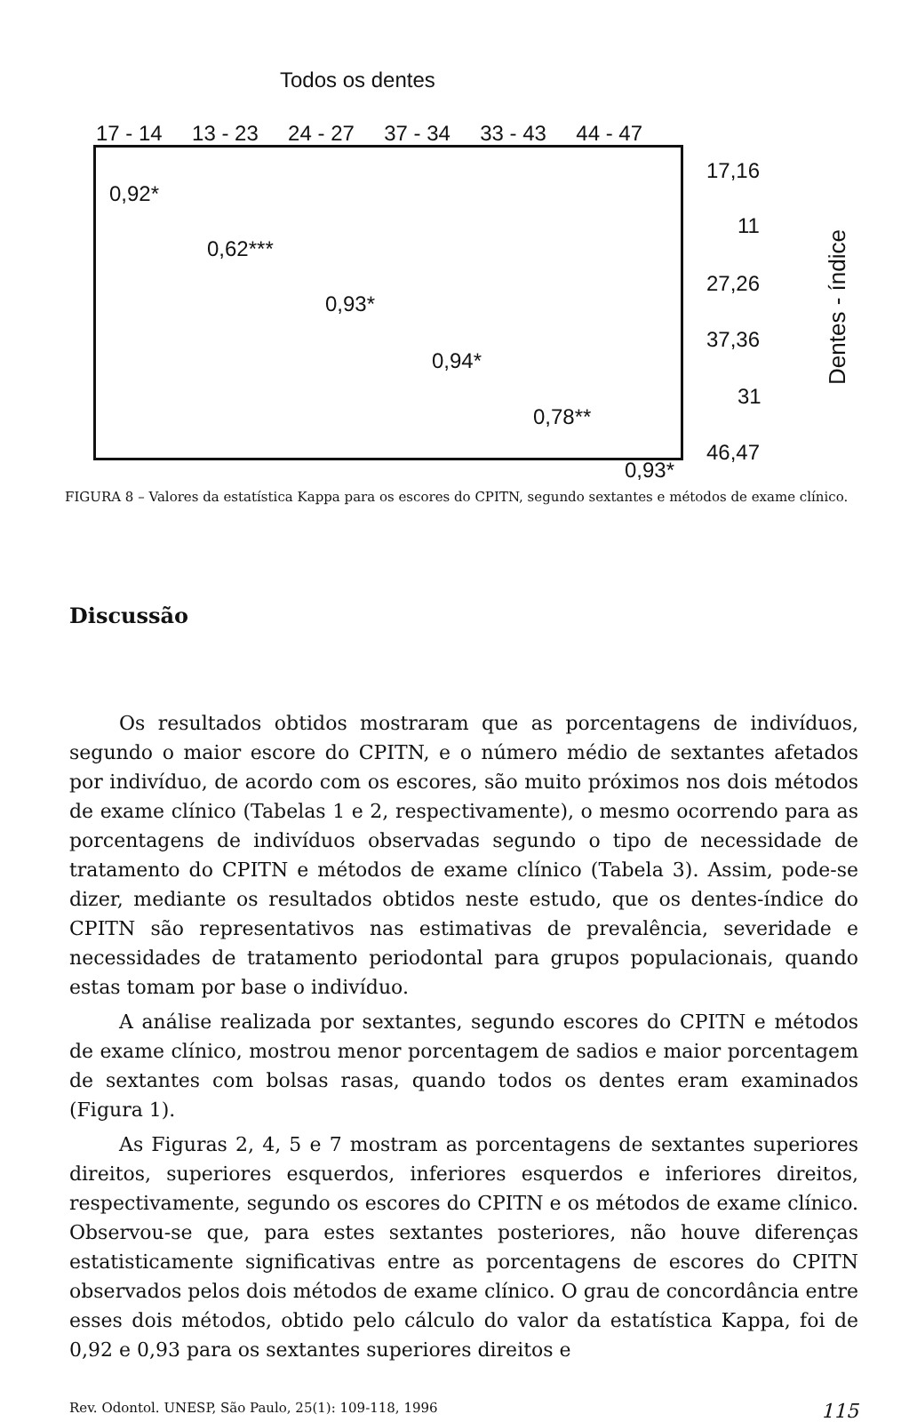Todos os dentes
17 - 14 13 - 23 24 - 27 37 - 34 33 - 43 44 - 47
0,92*
0,62***
0,93*
0,94*
0,78**
0,93*
17,16
11
27,26
37,36
31
46,47
Dentes - índice
FIGURA 8 – Valores da estatística Kappa para os escores do CPITN, segundo sextantes e métodos de exame clínico.
Discussão
Os resultados obtidos mostraram que as porcentagens de indivíduos, segundo o maior escore do CPITN, e o número médio de sextantes afetados por indivíduo, de acordo com os escores, são muito próximos nos dois métodos de exame clínico (Tabelas 1 e 2, respectivamente), o mesmo ocorrendo para as porcentagens de indivíduos observadas segundo o tipo de necessidade de tratamento do CPITN e métodos de exame clínico (Tabela 3). Assim, pode-se dizer, mediante os resultados obtidos neste estudo, que os dentes-índice do CPITN são representativos nas estimativas de prevalência, severidade e necessidades de tratamento periodontal para grupos populacionais, quando estas tomam por base o indivíduo.
A análise realizada por sextantes, segundo escores do CPITN e métodos de exame clínico, mostrou menor porcentagem de sadios e maior porcentagem de sextantes com bolsas rasas, quando todos os dentes eram examinados (Figura 1).
As Figuras 2, 4, 5 e 7 mostram as porcentagens de sextantes superiores direitos, superiores esquerdos, inferiores esquerdos e inferiores direitos, respectivamente, segundo os escores do CPITN e os métodos de exame clínico. Observou-se que, para estes sextantes posteriores, não houve diferenças estatisticamente significativas entre as porcentagens de escores do CPITN observados pelos dois métodos de exame clínico. O grau de concordância entre esses dois métodos, obtido pelo cálculo do valor da estatística Kappa, foi de 0,92 e 0,93 para os sextantes superiores direitos e
Rev. Odontol. UNESP, São Paulo, 25(1): 109-118, 1996 115